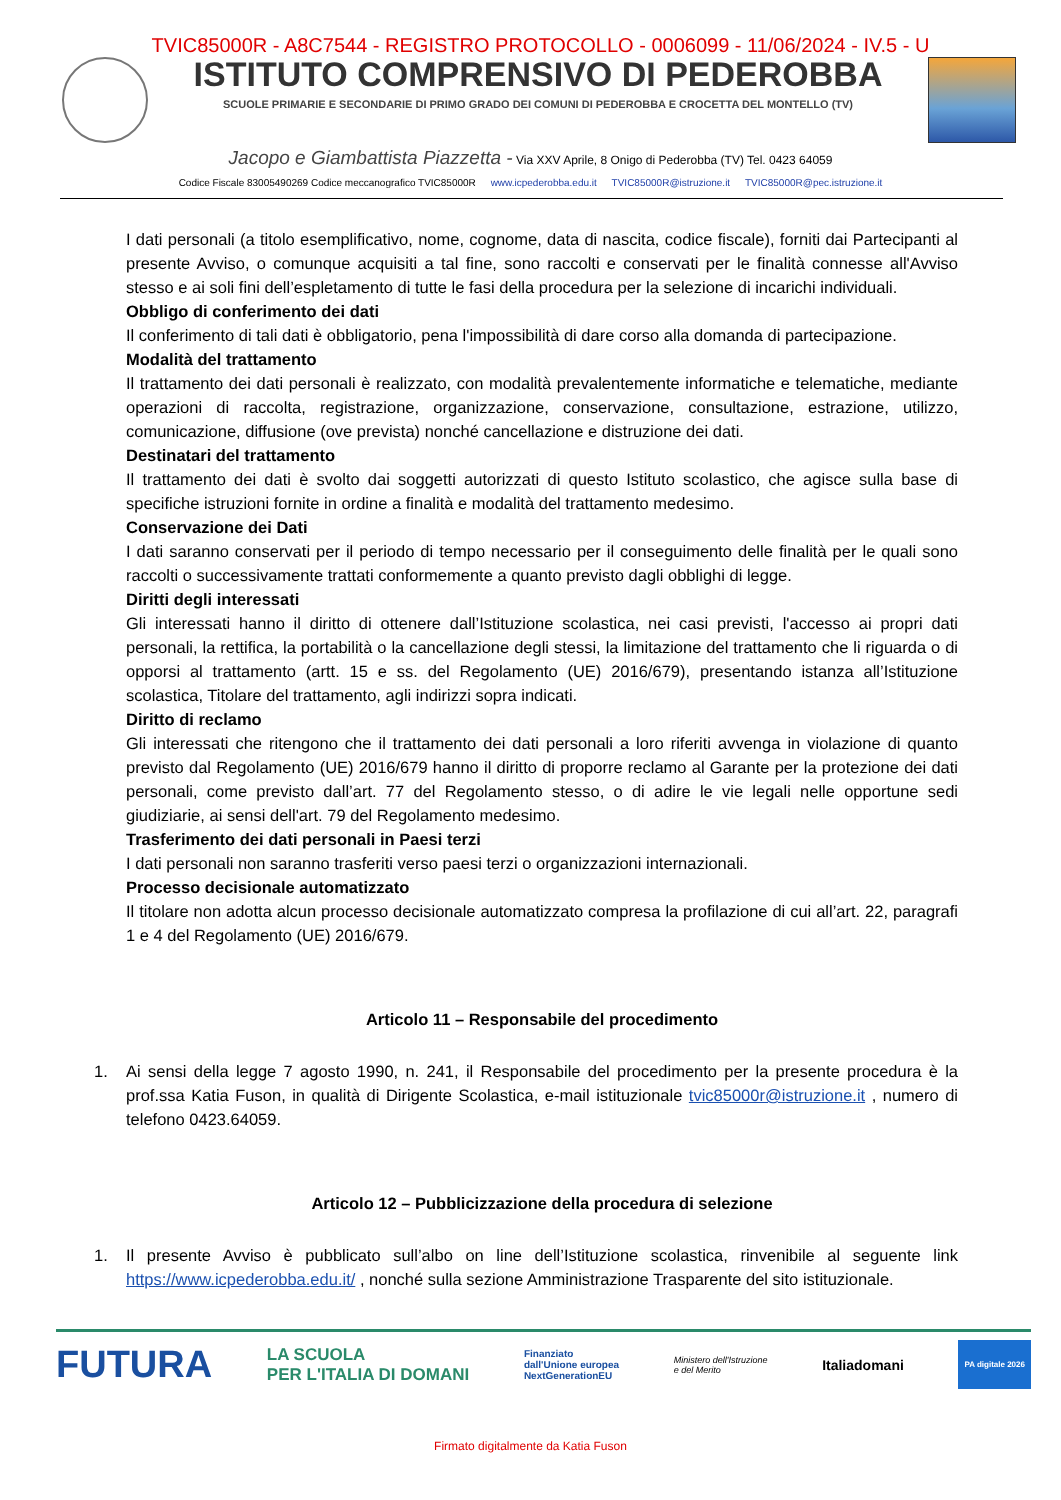TVIC85000R - A8C7544 - REGISTRO PROTOCOLLO - 0006099 - 11/06/2024 - IV.5 - U
ISTITUTO COMPRENSIVO DI PEDEROBBA
SCUOLE PRIMARIE E SECONDARIE DI PRIMO GRADO DEI COMUNI DI PEDEROBBA E CROCETTA DEL MONTELLO (TV)
Jacopo e Giambattista Piazzetta - Via XXV Aprile, 8 Onigo di Pederobba (TV) Tel. 0423 64059
Codice Fiscale 83005490269 Codice meccanografico TVIC85000R www.icpederobba.edu.it TVIC85000R@istruzione.it TVIC85000R@pec.istruzione.it
I dati personali (a titolo esemplificativo, nome, cognome, data di nascita, codice fiscale), forniti dai Partecipanti al presente Avviso, o comunque acquisiti a tal fine, sono raccolti e conservati per le finalità connesse all'Avviso stesso e ai soli fini dell’espletamento di tutte le fasi della procedura per la selezione di incarichi individuali.
Obbligo di conferimento dei dati
Il conferimento di tali dati è obbligatorio, pena l'impossibilità di dare corso alla domanda di partecipazione.
Modalità del trattamento
Il trattamento dei dati personali è realizzato, con modalità prevalentemente informatiche e telematiche, mediante operazioni di raccolta, registrazione, organizzazione, conservazione, consultazione, estrazione, utilizzo, comunicazione, diffusione (ove prevista) nonché cancellazione e distruzione dei dati.
Destinatari del trattamento
Il trattamento dei dati è svolto dai soggetti autorizzati di questo Istituto scolastico, che agisce sulla base di specifiche istruzioni fornite in ordine a finalità e modalità del trattamento medesimo.
Conservazione dei Dati
I dati saranno conservati per il periodo di tempo necessario per il conseguimento delle finalità per le quali sono raccolti o successivamente trattati conformemente a quanto previsto dagli obblighi di legge.
Diritti degli interessati
Gli interessati hanno il diritto di ottenere dall’Istituzione scolastica, nei casi previsti, l'accesso ai propri dati personali, la rettifica, la portabilità o la cancellazione degli stessi, la limitazione del trattamento che li riguarda o di opporsi al trattamento (artt. 15 e ss. del Regolamento (UE) 2016/679), presentando istanza all’Istituzione scolastica, Titolare del trattamento, agli indirizzi sopra indicati.
Diritto di reclamo
Gli interessati che ritengono che il trattamento dei dati personali a loro riferiti avvenga in violazione di quanto previsto dal Regolamento (UE) 2016/679 hanno il diritto di proporre reclamo al Garante per la protezione dei dati personali, come previsto dall’art. 77 del Regolamento stesso, o di adire le vie legali nelle opportune sedi giudiziarie, ai sensi dell'art. 79 del Regolamento medesimo.
Trasferimento dei dati personali in Paesi terzi
I dati personali non saranno trasferiti verso paesi terzi o organizzazioni internazionali.
Processo decisionale automatizzato
Il titolare non adotta alcun processo decisionale automatizzato compresa la profilazione di cui all’art. 22, paragrafi 1 e 4 del Regolamento (UE) 2016/679.
Articolo 11 – Responsabile del procedimento
1. Ai sensi della legge 7 agosto 1990, n. 241, il Responsabile del procedimento per la presente procedura è la prof.ssa Katia Fuson, in qualità di Dirigente Scolastica, e-mail istituzionale tvic85000r@istruzione.it , numero di telefono 0423.64059.
Articolo 12 – Pubblicizzazione della procedura di selezione
1. Il presente Avviso è pubblicato sull’albo on line dell’Istituzione scolastica, rinvenibile al seguente link https://www.icpederobba.edu.it/ , nonché sulla sezione Amministrazione Trasparente del sito istituzionale.
FUTURA LA SCUOLA
PER L'ITALIA DI DOMANI Finanziato
dall'Unione europea
NextGenerationEU Ministero dell'Istruzione
e del Merito Italiadomani PA digitale 2026
Firmato digitalmente da Katia Fuson